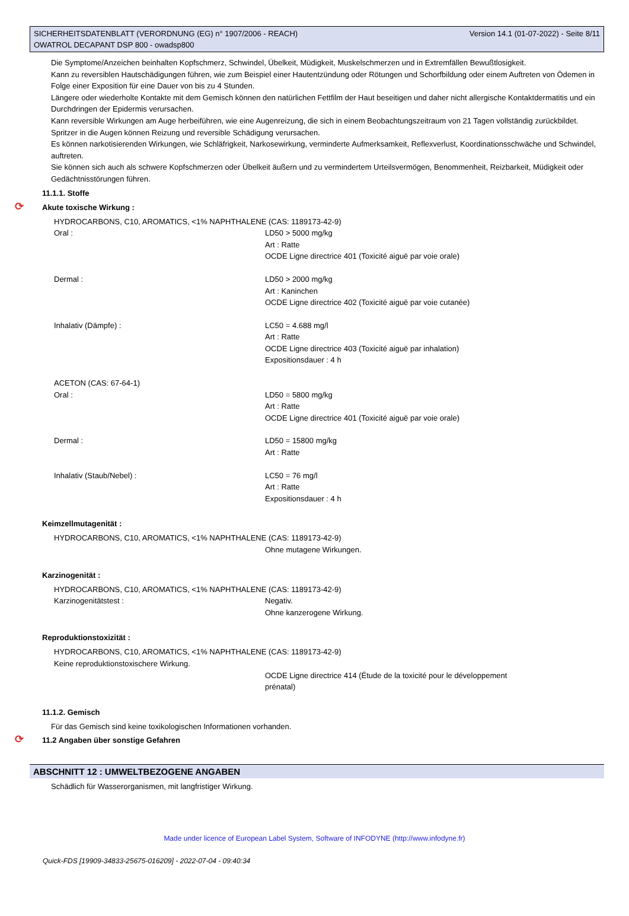SICHERHEITSDATENBLATT (VERORDNUNG (EG) n° 1907/2006 - REACH)
OWATROL DECAPANT DSP 800 - owadsp800
Version 14.1 (01-07-2022) - Seite 8/11
Die Symptome/Anzeichen beinhalten Kopfschmerz, Schwindel, Übelkeit, Müdigkeit, Muskelschmerzen und in Extremfällen Bewußtlosigkeit.
Kann zu reversiblen Hautschädigungen führen, wie zum Beispiel einer Hautentzündung oder Rötungen und Schorfbildung oder einem Auftreten von Ödemen in Folge einer Exposition für eine Dauer von bis zu 4 Stunden.
Längere oder wiederholte Kontakte mit dem Gemisch können den natürlichen Fettfilm der Haut beseitigen und daher nicht allergische Kontaktdermatitis und ein Durchdringen der Epidermis verursachen.
Kann reversible Wirkungen am Auge herbeiführen, wie eine Augenreizung, die sich in einem Beobachtungszeitraum von 21 Tagen vollständig zurückbildet.
Spritzer in die Augen können Reizung und reversible Schädigung verursachen.
Es können narkotisierenden Wirkungen, wie Schläfrigkeit, Narkosewirkung, verminderte Aufmerksamkeit, Reflexverlust, Koordinationsschwäche und Schwindel, auftreten.
Sie können sich auch als schwere Kopfschmerzen oder Übelkeit äußern und zu vermindertem Urteilsvermögen, Benommenheit, Reizbarkeit, Müdigkeit oder Gedächtnisstörungen führen.
11.1.1. Stoffe
⟳ Akute toxische Wirkung :
HYDROCARBONS, C10, AROMATICS, <1% NAPHTHALENE (CAS: 1189173-42-9)
Oral : LD50 > 5000 mg/kg
Art : Ratte
OCDE Ligne directrice 401 (Toxicité aiguë par voie orale)
Dermal : LD50 > 2000 mg/kg
Art : Kaninchen
OCDE Ligne directrice 402 (Toxicité aiguë par voie cutanée)
Inhalativ (Dämpfe) : LC50 = 4.688 mg/l
Art : Ratte
OCDE Ligne directrice 403 (Toxicité aiguë par inhalation)
Expositionsdauer : 4 h
ACETON (CAS: 67-64-1)
Oral : LD50 = 5800 mg/kg
Art : Ratte
OCDE Ligne directrice 401 (Toxicité aiguë par voie orale)
Dermal : LD50 = 15800 mg/kg
Art : Ratte
Inhalativ (Staub/Nebel) : LC50 = 76 mg/l
Art : Ratte
Expositionsdauer : 4 h
Keimzellmutagenität :
HYDROCARBONS, C10, AROMATICS, <1% NAPHTHALENE (CAS: 1189173-42-9)
Ohne mutagene Wirkungen.
Karzinogenität :
HYDROCARBONS, C10, AROMATICS, <1% NAPHTHALENE (CAS: 1189173-42-9)
Karzinogenitätstest : Negativ.
Ohne kanzerogene Wirkung.
Reproduktionstoxizität :
HYDROCARBONS, C10, AROMATICS, <1% NAPHTHALENE (CAS: 1189173-42-9)
Keine reproduktionstoxischere Wirkung.
OCDE Ligne directrice 414 (Étude de la toxicité pour le développement prénatal)
11.1.2. Gemisch
Für das Gemisch sind keine toxikologischen Informationen vorhanden.
⟳ 11.2 Angaben über sonstige Gefahren
ABSCHNITT 12 : UMWELTBEZOGENE ANGABEN
Schädlich für Wasserorganismen, mit langfristiger Wirkung.
Made under licence of European Label System, Software of INFODYNE (http://www.infodyne.fr)
Quick-FDS [19909-34833-25675-016209] - 2022-07-04 - 09:40:34